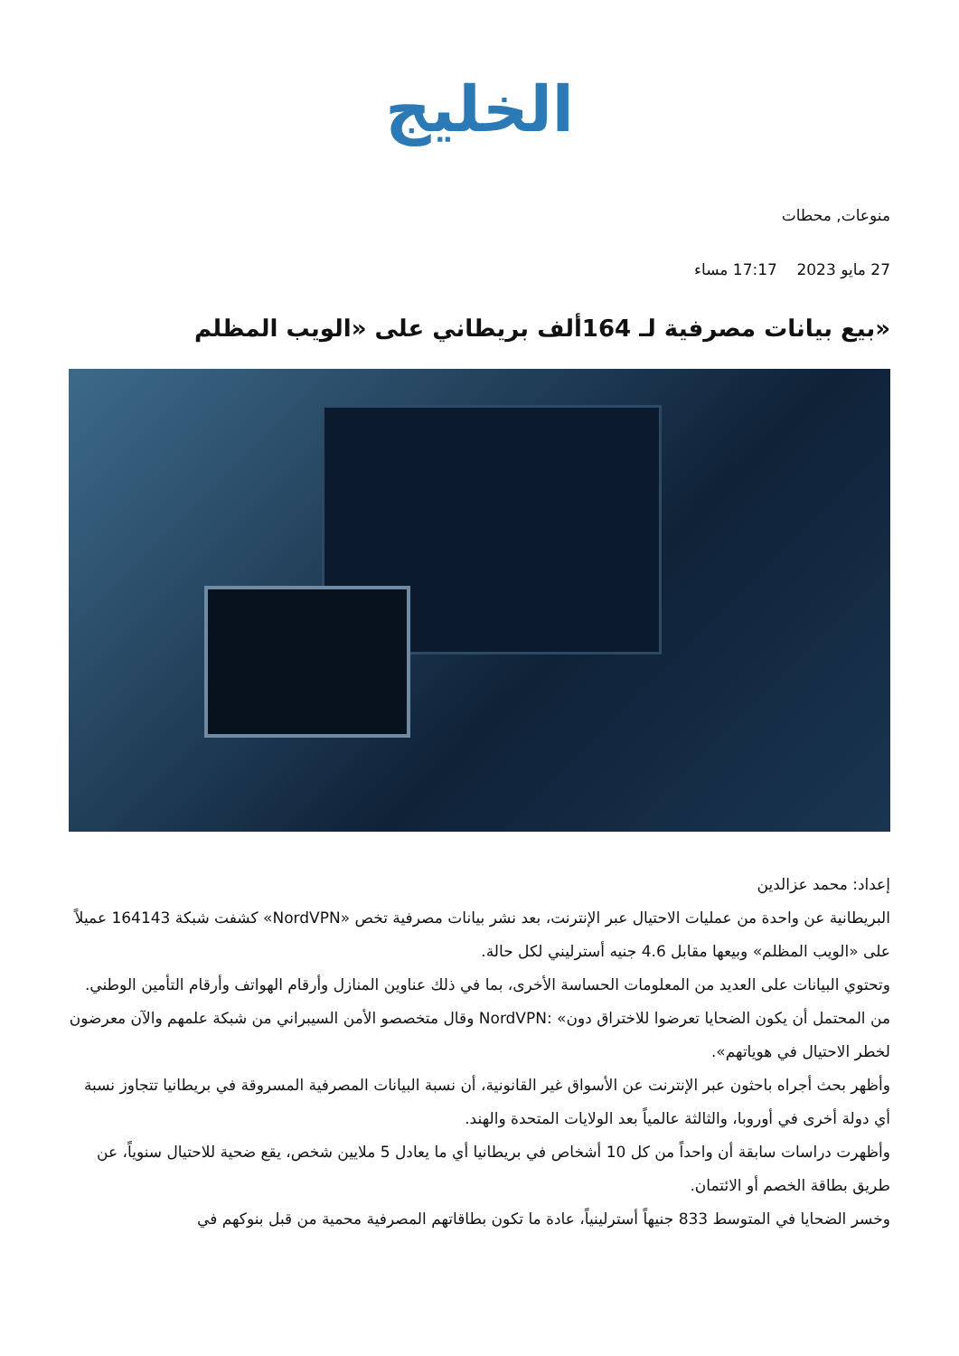الخليج
منوعات, محطات
27 مايو 2023 17:17 مساء
«بيع بيانات مصرفية لـ 164ألف بريطاني على «الويب المظلم
إعداد: محمد عزالدين
البريطانية عن واحدة من عمليات الاحتيال عبر الإنترنت، بعد نشر بيانات مصرفية تخص «NordVPN» كشفت شبكة 164143 عميلاً على «الويب المظلم» وبيعها مقابل 4.6 جنيه أسترليني لكل حالة.
وتحتوي البيانات على العديد من المعلومات الحساسة الأخرى، بما في ذلك عناوين المنازل وأرقام الهواتف وأرقام التأمين الوطني.
من المحتمل أن يكون الضحايا تعرضوا للاختراق دون» :NordVPN وقال متخصصو الأمن السيبراني من شبكة علمهم والآن معرضون لخطر الاحتيال في هوياتهم».
وأظهر بحث أجراه باحثون عبر الإنترنت عن الأسواق غير القانونية، أن نسبة البيانات المصرفية المسروقة في بريطانيا تتجاوز نسبة أي دولة أخرى في أوروبا، والثالثة عالمياً بعد الولايات المتحدة والهند.
وأظهرت دراسات سابقة أن واحداً من كل 10 أشخاص في بريطانيا أي ما يعادل 5 ملايين شخص، يقع ضحية للاحتيال سنوياً، عن طريق بطاقة الخصم أو الائتمان.
وخسر الضحايا في المتوسط 833 جنيهاً أسترلينياً، عادة ما تكون بطاقاتهم المصرفية محمية من قبل بنوكهم في